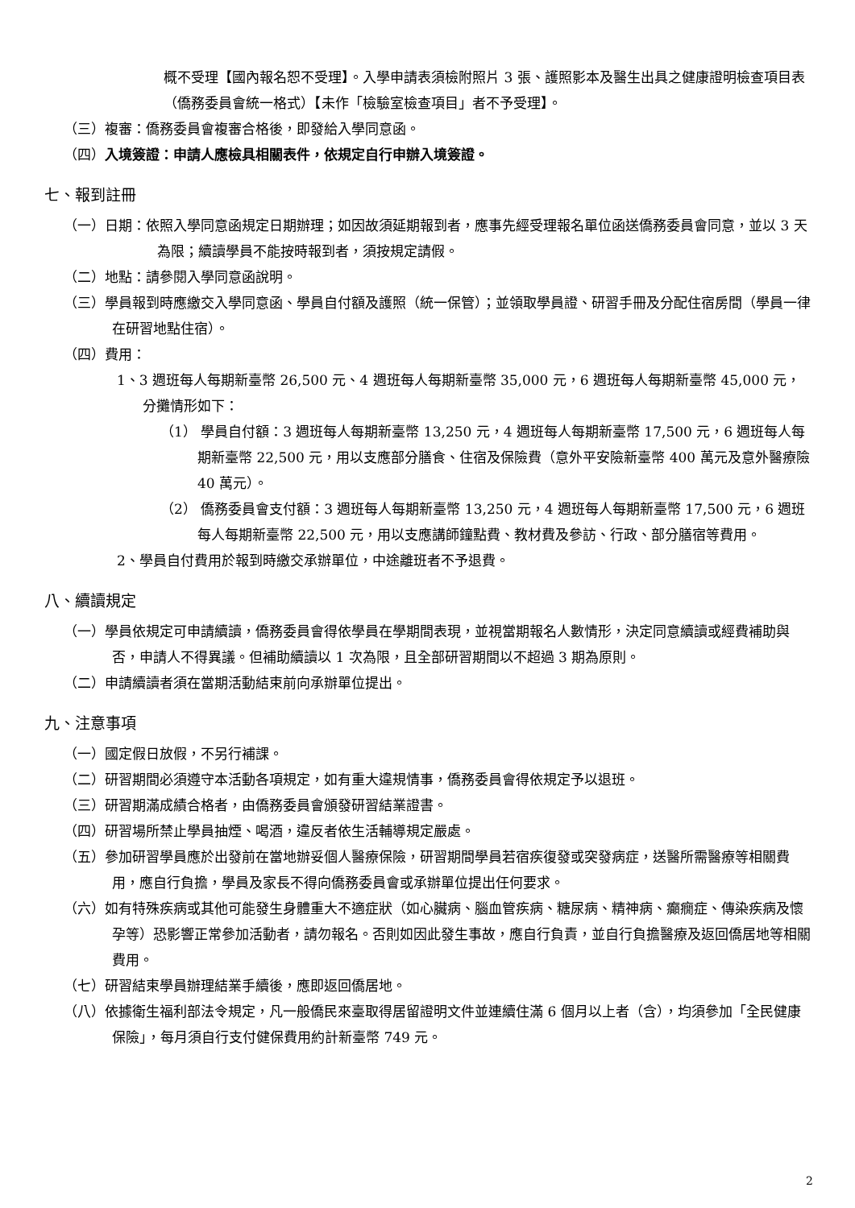概不受理【國內報名恕不受理】。入學申請表須檢附照片 3 張、護照影本及醫生出具之健康證明檢查項目表（僑務委員會統一格式）【未作「檢驗室檢查項目」者不予受理】。
（三）複審：僑務委員會複審合格後，即發給入學同意函。
（四）入境簽證：申請人應檢具相關表件，依規定自行申辦入境簽證。
七、報到註冊
（一）日期：依照入學同意函規定日期辦理；如因故須延期報到者，應事先經受理報名單位函送僑務委員會同意，並以 3 天為限；續讀學員不能按時報到者，須按規定請假。
（二）地點：請參閱入學同意函說明。
（三）學員報到時應繳交入學同意函、學員自付額及護照（統一保管）；並領取學員證、研習手冊及分配住宿房間（學員一律在研習地點住宿）。
（四）費用：
1、3 週班每人每期新臺幣 26,500 元、4 週班每人每期新臺幣 35,000 元，6 週班每人每期新臺幣 45,000 元，分攤情形如下：
（1） 學員自付額：3 週班每人每期新臺幣 13,250 元，4 週班每人每期新臺幣 17,500 元，6 週班每人每期新臺幣 22,500 元，用以支應部分膳食、住宿及保險費（意外平安險新臺幣 400 萬元及意外醫療險 40 萬元）。
（2） 僑務委員會支付額：3 週班每人每期新臺幣 13,250 元，4 週班每人每期新臺幣 17,500 元，6 週班每人每期新臺幣 22,500 元，用以支應講師鐘點費、教材費及參訪、行政、部分膳宿等費用。
2、學員自付費用於報到時繳交承辦單位，中途離班者不予退費。
八、續讀規定
（一）學員依規定可申請續讀，僑務委員會得依學員在學期間表現，並視當期報名人數情形，決定同意續讀或經費補助與否，申請人不得異議。但補助續讀以 1 次為限，且全部研習期間以不超過 3 期為原則。
（二）申請續讀者須在當期活動結束前向承辦單位提出。
九、注意事項
（一）國定假日放假，不另行補課。
（二）研習期間必須遵守本活動各項規定，如有重大違規情事，僑務委員會得依規定予以退班。
（三）研習期滿成績合格者，由僑務委員會頒發研習結業證書。
（四）研習場所禁止學員抽煙、喝酒，違反者依生活輔導規定嚴處。
（五）參加研習學員應於出發前在當地辦妥個人醫療保險，研習期間學員若宿疾復發或突發病症，送醫所需醫療等相關費用，應自行負擔，學員及家長不得向僑務委員會或承辦單位提出任何要求。
（六）如有特殊疾病或其他可能發生身體重大不適症狀（如心臟病、腦血管疾病、糖尿病、精神病、癲癇症、傳染疾病及懷孕等）恐影響正常參加活動者，請勿報名。否則如因此發生事故，應自行負責，並自行負擔醫療及返回僑居地等相關費用。
（七）研習結束學員辦理結業手續後，應即返回僑居地。
（八）依據衛生福利部法令規定，凡一般僑民來臺取得居留證明文件並連續住滿 6 個月以上者（含），均須參加「全民健康保險」，每月須自行支付健保費用約計新臺幣 749 元。
2